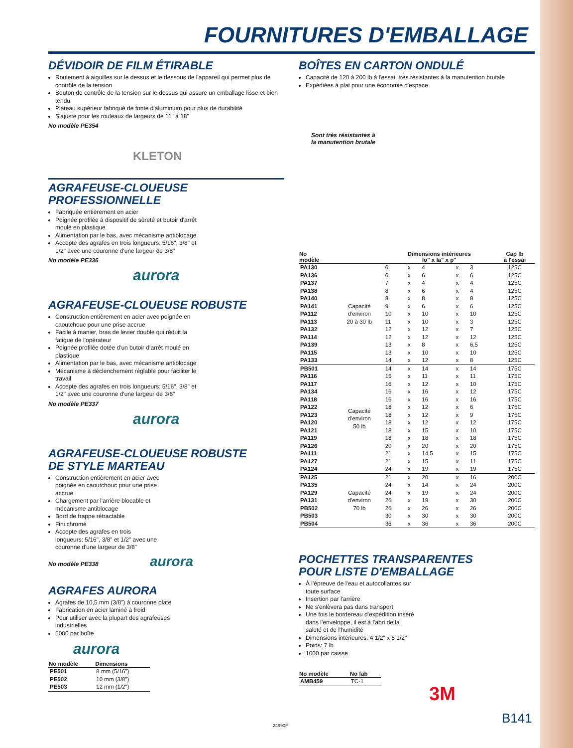FOURNITURES D'EMBALLAGE
DÉVIDOIR DE FILM ÉTIRABLE
Roulement à aiguilles sur le dessus et le dessous de l'appareil qui permet plus de contrôle de la tension
Bouton de contrôle de la tension sur le dessus qui assure un emballage lisse et bien tendu
Plateau supérieur fabriqué de fonte d'aluminium pour plus de durabilité
S'ajuste pour les rouleaux de largeurs de 11" à 18"
No modèle PE354
KLETON
AGRAFEUSE-CLOUEUSE
PROFESSIONNELLE
Fabriquée entièrement en acier
Poignée profilée à dispositif de sûreté et butoir d'arrêt moulé en plastique
Alimentation par le bas, avec mécanisme antiblocage
Accepte des agrafes en trois longueurs: 5/16", 3/8" et 1/2" avec une couronne d'une largeur de 3/8"
No modèle PE336
aurora
AGRAFEUSE-CLOUEUSE ROBUSTE
Construction entièrement en acier avec poignée en caoutchouc pour une prise accrue
Facile à manier, bras de levier double qui réduit la fatigue de l'opérateur
Poignée profilée dotée d'un butoir d'arrêt moulé en plastique
Alimentation par le bas, avec mécanisme antiblocage
Mécanisme à déclenchement réglable pour faciliter le travail
Accepte des agrafes en trois longueurs: 5/16", 3/8" et 1/2" avec une couronne d'une largeur de 3/8"
No modèle PE337
aurora
AGRAFEUSE-CLOUEUSE ROBUSTE
DE STYLE MARTEAU
Construction entièrement en acier avec poignée en caoutchouc pour une prise accrue
Chargement par l'arrière blocable et mécanisme antiblocage
Bord de frappe rétractable
Fini chromé
Accepte des agrafes en trois longueurs: 5/16", 3/8" et 1/2" avec une couronne d'une largeur de 3/8"
No modèle PE338 aurora
AGRAFES AURORA
Agrafes de 10,5 mm (3/8") à couronne plate
Fabrication en acier laminé à froid
Pour utiliser avec la plupart des agrafeuses industrielles
5000 par boîte
aurora
| No modèle | Dimensions |
| --- | --- |
| PE501 | 8 mm (5/16") |
| PE502 | 10 mm (3/8") |
| PE503 | 12 mm (1/2") |
BOÎTES EN CARTON ONDULÉ
Capacité de 120 à 200 lb à l'essai, très résistantes à la manutention brutale
Expédiées à plat pour une économie d'espace
Sont très résistantes à la manutention brutale
| No modèle | | Dimensions intérieures lo" x la" x p" | | | | | Cap lb à l'essai |
| --- | --- | --- | --- | --- | --- | --- | --- |
| PA130 | Capacité d'environ 20 à 30 lb | 6 | x | 4 | x | 3 | 125C |
| PA136 | | 6 | x | 6 | x | 6 | 125C |
| PA137 | | 7 | x | 4 | x | 4 | 125C |
| PA138 | | 8 | x | 6 | x | 4 | 125C |
| PA140 | | 8 | x | 8 | x | 8 | 125C |
| PA141 | | 9 | x | 6 | x | 6 | 125C |
| PA112 | | 10 | x | 10 | x | 10 | 125C |
| PA113 | | 11 | x | 10 | x | 3 | 125C |
| PA132 | | 12 | x | 12 | x | 7 | 125C |
| PA114 | | 12 | x | 12 | x | 12 | 125C |
| PA139 | | 13 | x | 8 | x | 6,5 | 125C |
| PA115 | | 13 | x | 10 | x | 10 | 125C |
| PA133 | | 14 | x | 12 | x | 8 | 125C |
| PB501 | Capacité d'environ 50 lb | 14 | x | 14 | x | 14 | 175C |
| PA116 | | 15 | x | 11 | x | 11 | 175C |
| PA117 | | 16 | x | 12 | x | 10 | 175C |
| PA134 | | 16 | x | 16 | x | 12 | 175C |
| PA118 | | 16 | x | 16 | x | 16 | 175C |
| PA122 | | 18 | x | 12 | x | 6 | 175C |
| PA123 | | 18 | x | 12 | x | 9 | 175C |
| PA120 | | 18 | x | 12 | x | 12 | 175C |
| PA121 | | 18 | x | 15 | x | 10 | 175C |
| PA119 | | 18 | x | 18 | x | 18 | 175C |
| PA126 | | 20 | x | 20 | x | 20 | 175C |
| PA111 | | 21 | x | 14,5 | x | 15 | 175C |
| PA127 | | 21 | x | 15 | x | 11 | 175C |
| PA124 | | 24 | x | 19 | x | 19 | 175C |
| PA125 | Capacité d'environ 70 lb | 21 | x | 20 | x | 16 | 200C |
| PA135 | | 24 | x | 14 | x | 24 | 200C |
| PA129 | | 24 | x | 19 | x | 24 | 200C |
| PA131 | | 26 | x | 19 | x | 30 | 200C |
| PB502 | | 26 | x | 26 | x | 26 | 200C |
| PB503 | | 30 | x | 30 | x | 30 | 200C |
| PB504 | | 36 | x | 36 | x | 36 | 200C |
POCHETTES TRANSPARENTES
POUR LISTE D'EMBALLAGE
À l'épreuve de l'eau et autocollantes sur toute surface
Insertion par l'arrière
Ne s'enlèvera pas dans transport
Une fois le bordereau d'expédition inséré dans l'enveloppe, il est à l'abri de la saleté et de l'humidité
Dimensions intérieures: 4 1/2" x 5 1/2"
Poids: 7 lb
1000 par caisse
| No modèle | No fab |
| --- | --- |
| AMB459 | TC-1 |
3M
24990F B141